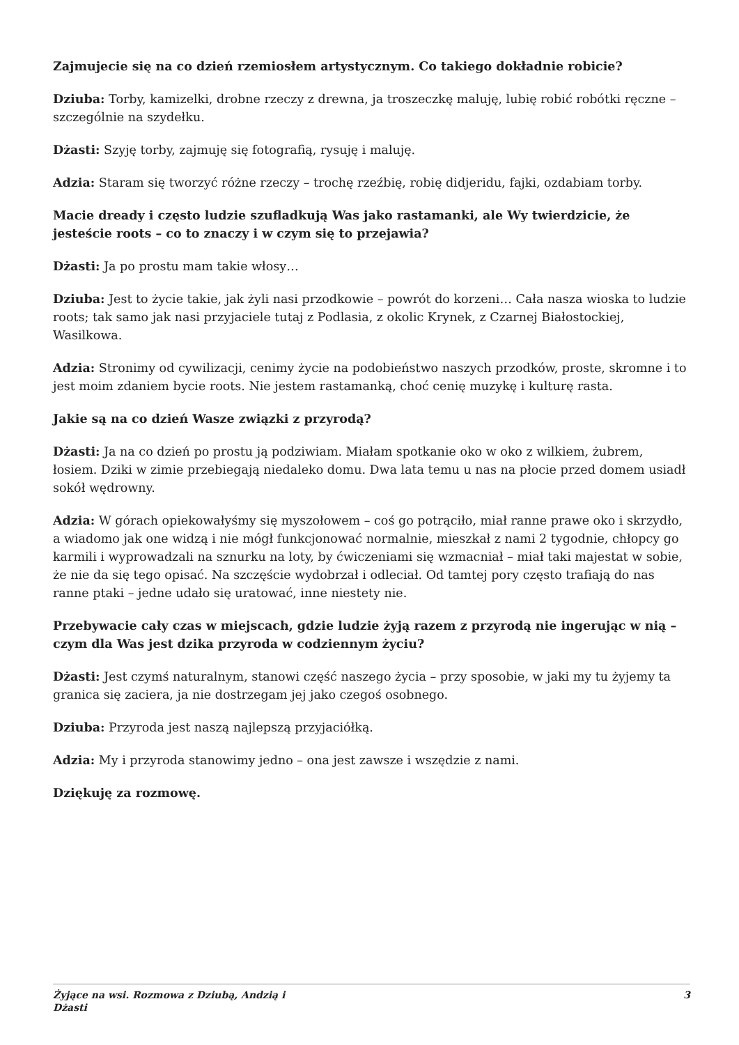Zajmujecie się na co dzień rzemiosłem artystycznym. Co takiego dokładnie robicie?
Dziuba: Torby, kamizelki, drobne rzeczy z drewna, ja troszeczkę maluję, lubię robić robótki ręczne – szczególnie na szydełku.
Dżasti: Szyję torby, zajmuję się fotografią, rysuję i maluję.
Adzia: Staram się tworzyć różne rzeczy – trochę rzeźbię, robię didjeridu, fajki, ozdabiam torby.
Macie dready i często ludzie szufladkują Was jako rastamanki, ale Wy twierdzicie, że jesteście roots – co to znaczy i w czym się to przejawia?
Dżasti: Ja po prostu mam takie włosy…
Dziuba: Jest to życie takie, jak żyli nasi przodkowie – powrót do korzeni… Cała nasza wioska to ludzie roots; tak samo jak nasi przyjaciele tutaj z Podlasia, z okolic Krynek, z Czarnej Białostockiej, Wasilkowa.
Adzia: Stronimy od cywilizacji, cenimy życie na podobieństwo naszych przodków, proste, skromne i to jest moim zdaniem bycie roots. Nie jestem rastamanką, choć cenię muzykę i kulturę rasta.
Jakie są na co dzień Wasze związki z przyrodą?
Dżasti: Ja na co dzień po prostu ją podziwiam. Miałam spotkanie oko w oko z wilkiem, żubrem, łosiem. Dziki w zimie przebiegają niedaleko domu. Dwa lata temu u nas na płocie przed domem usiadł sokół wędrowny.
Adzia: W górach opiekowałyśmy się myszołowem – coś go potrąciło, miał ranne prawe oko i skrzydło, a wiadomo jak one widzą i nie mógł funkcjonować normalnie, mieszkał z nami 2 tygodnie, chłopcy go karmili i wyprowadzali na sznurku na loty, by ćwiczeniami się wzmacniał – miał taki majestat w sobie, że nie da się tego opisać. Na szczęście wydobrzał i odleciał. Od tamtej pory często trafiają do nas ranne ptaki – jedne udało się uratować, inne niestety nie.
Przebywacie cały czas w miejscach, gdzie ludzie żyją razem z przyrodą nie ingerując w nią – czym dla Was jest dzika przyroda w codziennym życiu?
Dżasti: Jest czymś naturalnym, stanowi część naszego życia – przy sposobie, w jaki my tu żyjemy ta granica się zaciera, ja nie dostrzegam jej jako czegoś osobnego.
Dziuba: Przyroda jest naszą najlepszą przyjaciółką.
Adzia: My i przyroda stanowimy jedno – ona jest zawsze i wszędzie z nami.
Dziękuję za rozmowę.
Żyjące na wsi. Rozmowa z Dziubą, Andzią i
Dżasti 3